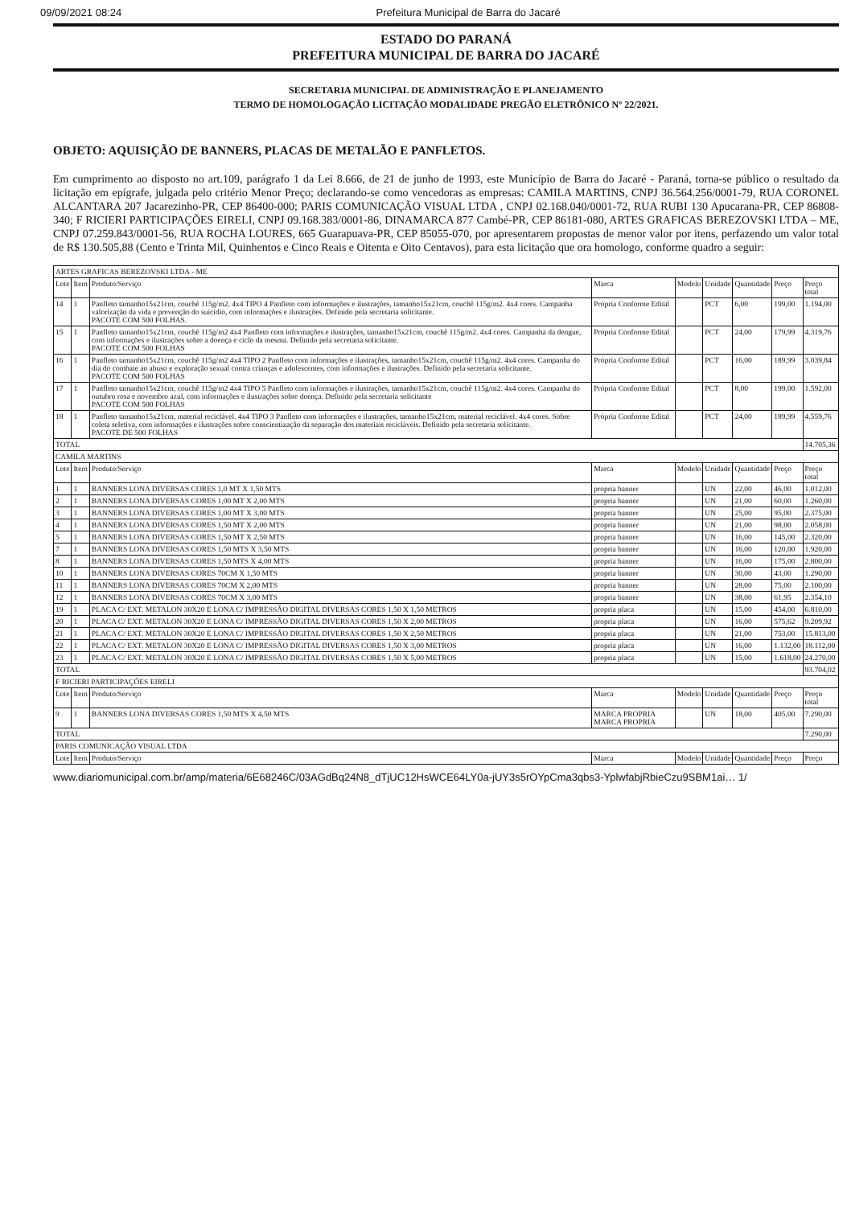09/09/2021 08:24 Prefeitura Municipal de Barra do Jacaré
ESTADO DO PARANÁ
PREFEITURA MUNICIPAL DE BARRA DO JACARÉ
SECRETARIA MUNICIPAL DE ADMINISTRAÇÃO E PLANEJAMENTO
TERMO DE HOMOLOGAÇÃO LICITAÇÃO MODALIDADE PREGÃO ELETRÔNICO Nº 22/2021.
OBJETO: AQUISIÇÃO DE BANNERS, PLACAS DE METALÃO E PANFLETOS.
Em cumprimento ao disposto no art.109, parágrafo 1 da Lei 8.666, de 21 de junho de 1993, este Município de Barra do Jacaré - Paraná, torna-se público o resultado da licitação em epígrafe, julgada pelo critério Menor Preço; declarando-se como vencedoras as empresas: CAMILA MARTINS, CNPJ 36.564.256/0001-79, RUA CORONEL ALCANTARA 207 Jacarezinho-PR, CEP 86400-000; PARIS COMUNICAÇÃO VISUAL LTDA , CNPJ 02.168.040/0001-72, RUA RUBI 130 Apucarana-PR, CEP 86808-340; F RICIERI PARTICIPAÇÕES EIRELI, CNPJ 09.168.383/0001-86, DINAMARCA 877 Cambé-PR, CEP 86181-080, ARTES GRAFICAS BEREZOVSKI LTDA – ME, CNPJ 07.259.843/0001-56, RUA ROCHA LOURES, 665 Guarapuava-PR, CEP 85055-070, por apresentarem propostas de menor valor por itens, perfazendo um valor total de R$ 130.505,88 (Cento e Trinta Mil, Quinhentos e Cinco Reais e Oitenta e Oito Centavos), para esta licitação que ora homologo, conforme quadro a seguir:
| ARTES GRAFICAS BEREZOVSKI LTDA - ME | | | | | | | | |
| Lote | Item | Produto/Serviço | Marca | Modelo | Unidade | Quantidade | Preço | Preço total |
| 14 | 1 | Panfleto tamanho15x21cm, couchê 115g/m2. 4x4 TIPO 4 Panfleto com informações e ilustrações, tamanho15x21cm, couchê 115g/m2. 4x4 cores. Campanha valorização da vida e prevenção do suicidio, com informações e ilustrações. Definido pela secretaria solicitante. PACOTE COM 500 FOLHAS. | Própria Conforme Edital | | PCT | 6,00 | 199,00 | 1.194,00 |
| 15 | 1 | Panfleto tamanho15x21cm, couchê 115g/m2 4x4 Panfleto com informações e ilustrações, tamanho15x21cm, couchê 115g/m2. 4x4 cores. Campanha da dengue, com informações e ilustrações sobre a doença e ciclo da mesma. Definido pela secretaria solicitante. PACOTE COM 500 FOLHAS | Própria Conforme Edital | | PCT | 24,00 | 179,99 | 4.319,76 |
| 16 | 1 | Panfleto tamanho15x21cm, couchê 115g/m2 4x4 TIPO 2 Panfleto com informações e ilustrações, tamanho15x21cm, couchê 115g/m2. 4x4 cores. Campanha do dia do combate ao abuso e exploração sexual contra crianças e adolescentes, com informações e ilustrações. Definido pela secretaria solicitante. PACOTE COM 500 FOLHAS | Própria Conforme Edital | | PCT | 16,00 | 189,99 | 3.039,84 |
| 17 | 1 | Panfleto tamanho15x21cm, couchê 115g/m2 4x4 TIPO 5 Panfleto com informações e ilustrações, tamanho15x21cm, couchê 115g/m2. 4x4 cores. Campanha do outubro rosa e novembro azul, com informações e ilustrações sobre doença. Definido pela secretaria solicitante PACOTE COM 500 FOLHAS | Própria Conforme Edital | | PCT | 8,00 | 199,00 | 1.592,00 |
| 18 | 1 | Panfleto tamanho15x21cm, material reciclável. 4x4 TIPO 3 Panfleto com informações e ilustrações, tamanho15x21cm, material reciclável. 4x4 cores. Sobre coleta seletiva, com informações e ilustrações sobre conscientização da separação dos materiais recicláveis. Definido pela secretaria solicitante. PACOTE DE 500 FOLHAS | Própria Conforme Edital | | PCT | 24,00 | 189,99 | 4.559,76 |
| TOTAL | | | | | | | | 14.705,36 |
| CAMILA MARTINS | | | | | | | | |
| Lote | Item | Produto/Serviço | Marca | Modelo | Unidade | Quantidade | Preço | Preço total |
| 1 | 1 | BANNERS LONA DIVERSAS CORES 1,0 MT X 1,50 MTS | propria banner | | UN | 22,00 | 46,00 | 1.012,00 |
| 2 | 1 | BANNERS LONA DIVERSAS CORES 1,00 MT X 2,00 MTS | propria banner | | UN | 21,00 | 60,00 | 1.260,00 |
| 3 | 1 | BANNERS LONA DIVERSAS CORES 1,00 MT X 3,00 MTS | propria banner | | UN | 25,00 | 95,00 | 2.375,00 |
| 4 | 1 | BANNERS LONA DIVERSAS CORES 1,50 MT X 2,00 MTS | propria banner | | UN | 21,00 | 98,00 | 2.058,00 |
| 5 | 1 | BANNERS LONA DIVERSAS CORES 1,50 MT X 2,50 MTS | propria banner | | UN | 16,00 | 145,00 | 2.320,00 |
| 7 | 1 | BANNERS LONA DIVERSAS CORES 1,50 MTS X 3,50 MTS | propria banner | | UN | 16,00 | 120,00 | 1.920,00 |
| 8 | 1 | BANNERS LONA DIVERSAS CORES 1,50 MTS X 4,00 MTS | propria banner | | UN | 16,00 | 175,00 | 2.800,00 |
| 10 | 1 | BANNERS LONA DIVERSAS CORES 70CM X 1,50 MTS | propria banner | | UN | 30,00 | 43,00 | 1.290,00 |
| 11 | 1 | BANNERS LONA DIVERSAS CORES 70CM X 2,00 MTS | propria banner | | UN | 28,00 | 75,00 | 2.100,00 |
| 12 | 1 | BANNERS LONA DIVERSAS CORES 70CM X 3,00 MTS | propria banner | | UN | 38,00 | 61,95 | 2.354,10 |
| 19 | 1 | PLACA C/ EXT. METALON 30X20 E LONA C/ IMPRESSÃO DIGITAL DIVERSAS CORES 1,50 X 1,50 METROS | propria placa | | UN | 15,00 | 454,00 | 6.810,00 |
| 20 | 1 | PLACA C/ EXT. METALON 30X20 E LONA C/ IMPRESSÃO DIGITAL DIVERSAS CORES 1,50 X 2,00 METROS | propria placa | | UN | 16,00 | 575,62 | 9.209,92 |
| 21 | 1 | PLACA C/ EXT. METALON 30X20 E LONA C/ IMPRESSÃO DIGITAL DIVERSAS CORES 1,50 X 2,50 METROS | propria placa | | UN | 21,00 | 753,00 | 15.813,00 |
| 22 | 1 | PLACA C/ EXT. METALON 30X20 E LONA C/ IMPRESSÃO DIGITAL DIVERSAS CORES 1,50 X 3,00 METROS | propria placa | | UN | 16,00 | 1.132,00 | 18.112,00 |
| 23 | 1 | PLACA C/ EXT. METALON 30X20 E LONA C/ IMPRESSÃO DIGITAL DIVERSAS CORES 1,50 X 5,00 METROS | propria placa | | UN | 15,00 | 1.618,00 | 24.270,00 |
| TOTAL | | | | | | | | 93.704,02 |
| F RICIERI PARTICIPAÇÕES EIRELI | | | | | | | | |
| Lote | Item | Produto/Serviço | Marca | Modelo | Unidade | Quantidade | Preço | Preço total |
| 9 | 1 | BANNERS LONA DIVERSAS CORES 1,50 MTS X 4,50 MTS | MARCA PROPRIA MARCA PROPRIA | | UN | 18,00 | 405,00 | 7.290,00 |
| TOTAL | | | | | | | | 7.290,00 |
| PARIS COMUNICAÇÃO VISUAL LTDA | | | | | | | | |
| Lote | Item | Produto/Serviço | Marca | Modelo | Unidade | Quantidade | Preço | Preço |
www.diariomunicipal.com.br/amp/materia/6E68246C/03AGdBq24N8_dTjUC12HsWCE64LY0a-jUY3s5rOYpCma3qbs3-YplwfabjRbieCzu9SBM1ai… 1/